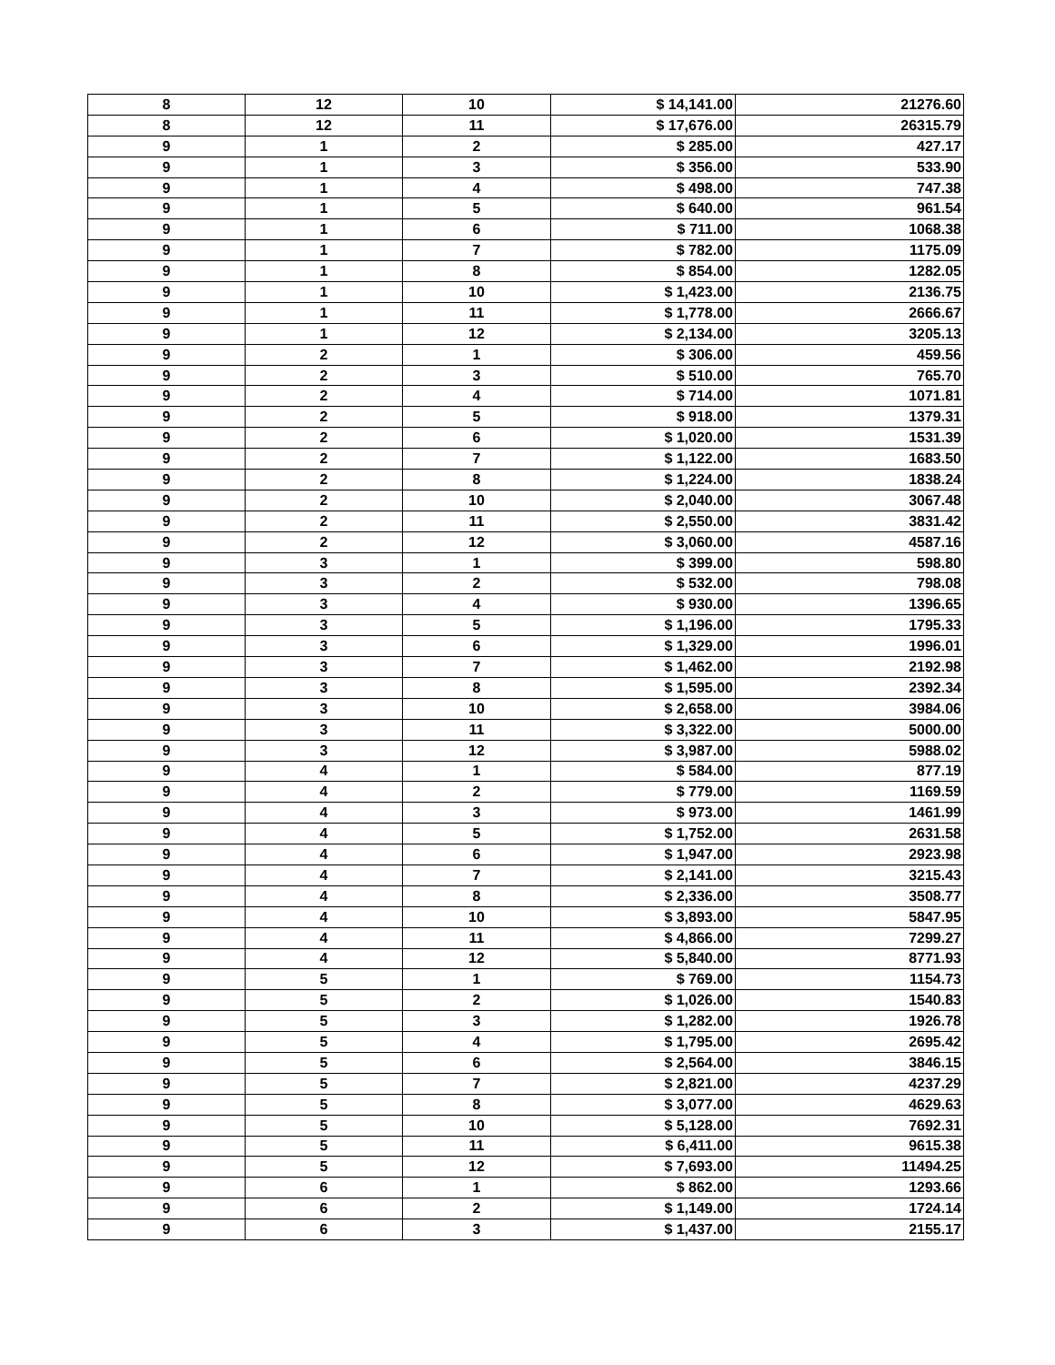| 8 | 12 | 10 | $ 14,141.00 | 21276.60 |
| 8 | 12 | 11 | $ 17,676.00 | 26315.79 |
| 9 | 1 | 2 | $ 285.00 | 427.17 |
| 9 | 1 | 3 | $ 356.00 | 533.90 |
| 9 | 1 | 4 | $ 498.00 | 747.38 |
| 9 | 1 | 5 | $ 640.00 | 961.54 |
| 9 | 1 | 6 | $ 711.00 | 1068.38 |
| 9 | 1 | 7 | $ 782.00 | 1175.09 |
| 9 | 1 | 8 | $ 854.00 | 1282.05 |
| 9 | 1 | 10 | $ 1,423.00 | 2136.75 |
| 9 | 1 | 11 | $ 1,778.00 | 2666.67 |
| 9 | 1 | 12 | $ 2,134.00 | 3205.13 |
| 9 | 2 | 1 | $ 306.00 | 459.56 |
| 9 | 2 | 3 | $ 510.00 | 765.70 |
| 9 | 2 | 4 | $ 714.00 | 1071.81 |
| 9 | 2 | 5 | $ 918.00 | 1379.31 |
| 9 | 2 | 6 | $ 1,020.00 | 1531.39 |
| 9 | 2 | 7 | $ 1,122.00 | 1683.50 |
| 9 | 2 | 8 | $ 1,224.00 | 1838.24 |
| 9 | 2 | 10 | $ 2,040.00 | 3067.48 |
| 9 | 2 | 11 | $ 2,550.00 | 3831.42 |
| 9 | 2 | 12 | $ 3,060.00 | 4587.16 |
| 9 | 3 | 1 | $ 399.00 | 598.80 |
| 9 | 3 | 2 | $ 532.00 | 798.08 |
| 9 | 3 | 4 | $ 930.00 | 1396.65 |
| 9 | 3 | 5 | $ 1,196.00 | 1795.33 |
| 9 | 3 | 6 | $ 1,329.00 | 1996.01 |
| 9 | 3 | 7 | $ 1,462.00 | 2192.98 |
| 9 | 3 | 8 | $ 1,595.00 | 2392.34 |
| 9 | 3 | 10 | $ 2,658.00 | 3984.06 |
| 9 | 3 | 11 | $ 3,322.00 | 5000.00 |
| 9 | 3 | 12 | $ 3,987.00 | 5988.02 |
| 9 | 4 | 1 | $ 584.00 | 877.19 |
| 9 | 4 | 2 | $ 779.00 | 1169.59 |
| 9 | 4 | 3 | $ 973.00 | 1461.99 |
| 9 | 4 | 5 | $ 1,752.00 | 2631.58 |
| 9 | 4 | 6 | $ 1,947.00 | 2923.98 |
| 9 | 4 | 7 | $ 2,141.00 | 3215.43 |
| 9 | 4 | 8 | $ 2,336.00 | 3508.77 |
| 9 | 4 | 10 | $ 3,893.00 | 5847.95 |
| 9 | 4 | 11 | $ 4,866.00 | 7299.27 |
| 9 | 4 | 12 | $ 5,840.00 | 8771.93 |
| 9 | 5 | 1 | $ 769.00 | 1154.73 |
| 9 | 5 | 2 | $ 1,026.00 | 1540.83 |
| 9 | 5 | 3 | $ 1,282.00 | 1926.78 |
| 9 | 5 | 4 | $ 1,795.00 | 2695.42 |
| 9 | 5 | 6 | $ 2,564.00 | 3846.15 |
| 9 | 5 | 7 | $ 2,821.00 | 4237.29 |
| 9 | 5 | 8 | $ 3,077.00 | 4629.63 |
| 9 | 5 | 10 | $ 5,128.00 | 7692.31 |
| 9 | 5 | 11 | $ 6,411.00 | 9615.38 |
| 9 | 5 | 12 | $ 7,693.00 | 11494.25 |
| 9 | 6 | 1 | $ 862.00 | 1293.66 |
| 9 | 6 | 2 | $ 1,149.00 | 1724.14 |
| 9 | 6 | 3 | $ 1,437.00 | 2155.17 |